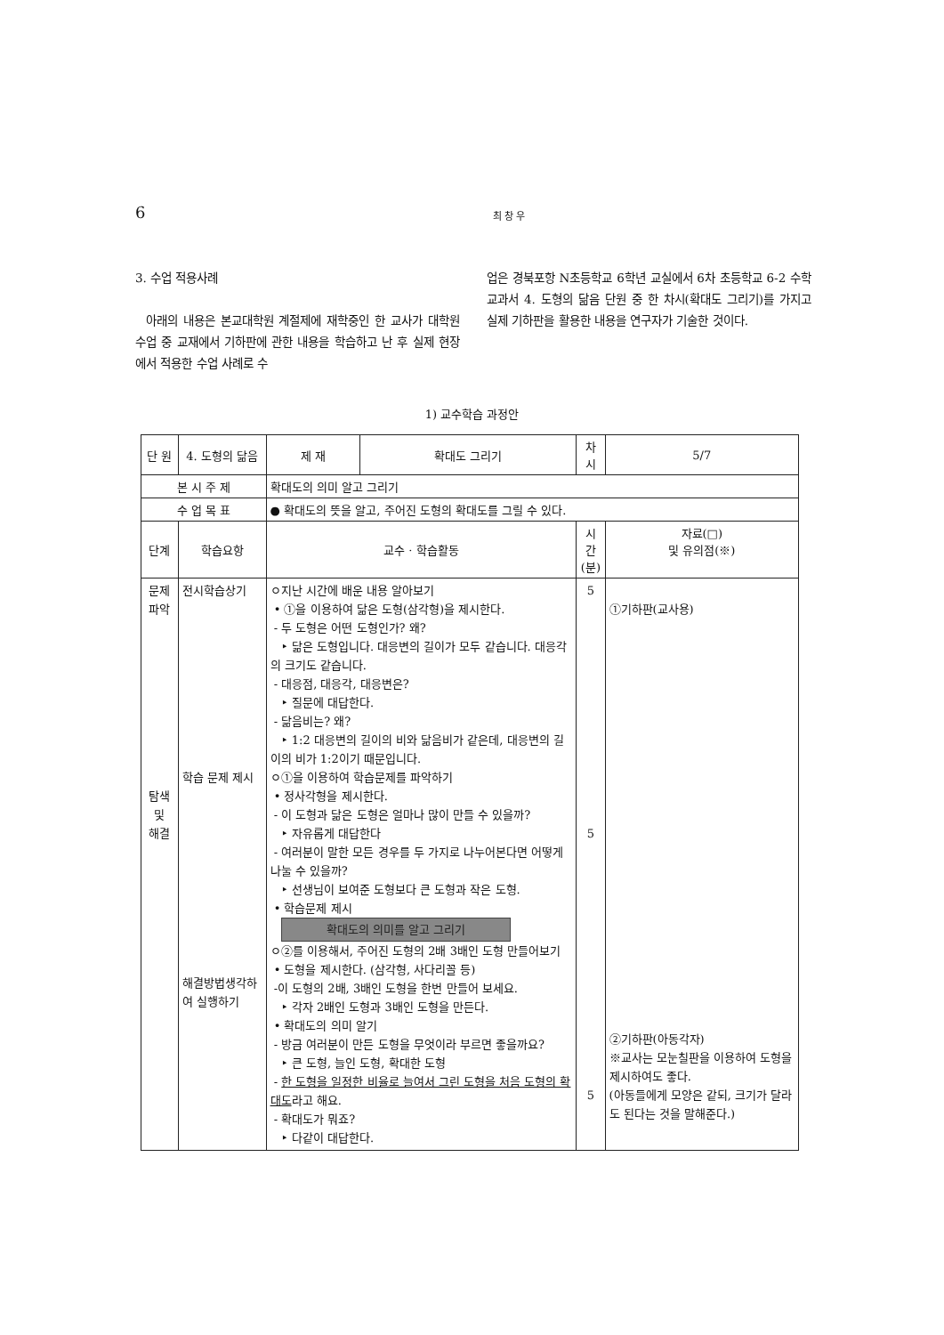6
최 창 우
3. 수업 적용사례
아래의 내용은 본교대학원 계절제에 재학중인 한 교사가 대학원 수업 중 교재에서 기하판에 관한 내용을 학습하고 난 후 실제 현장에서 적용한 수업 사례로 수
업은 경북포항 N초등학교 6학년 교실에서 6차 초등학교 6-2 수학교과서 4. 도형의 닮음 단원 중 한 차시(확대도 그리기)를 가지고 실제 기하판을 활용한 내용을 연구자가 기술한 것이다.
1) 교수학습 과정안
| 단 원 | 4. 도형의 닮음 | | 제 재 | 확대도 그리기 | 차시 | 5/7 |
| 본 시 주 제 | | 확대도의 의미 알고 그리기 | | | | |
| 수 업 목 표 | | ● 확대도의 뜻을 알고, 주어진 도형의 확대도를 그릴 수 있다. | | | | |
| 단계 | 학습요항 | 교수 · 학습활동 | | | 시간 (분) | 자료(□) 및 유의점(※) |
| 문제파악 탐색 및 해결 | 전시학습상기 학습 문제 제시 해결방법생각하여 실행하기 | ㅇ지난 시간에 배운 내용 알아보기 • ①을 이용하여 닮은 도형(삼각형)을 제시한다. - 두 도형은 어떤 도형인가? 왜? ‣ 닮은 도형입니다. 대응변의 길이가 모두 같습니다. 대응각의 크기도 같습니다. - 대응점, 대응각, 대응변은? ‣ 질문에 대답한다. - 닮음비는? 왜? ‣ 1:2 대응변의 길이의 비와 닮음비가 같은데, 대응변의 길이의 비가 1:2이기 때문입니다. ㅇ①을 이용하여 학습문제를 파악하기 • 정사각형을 제시한다. - 이 도형과 닮은 도형은 얼마나 많이 만들 수 있을까? ‣ 자유롭게 대답한다 - 여러분이 말한 모든 경우를 두 가지로 나누어본다면 어떻게 나눌 수 있을까? ‣ 선생님이 보여준 도형보다 큰 도형과 작은 도형. • 학습문제 제시 확대도의 의미를 알고 그리기 ㅇ②를 이용해서, 주어진 도형의 2배 3배인 도형 만들어보기 • 도형을 제시한다. (삼각형, 사다리꼴 등) -이 도형의 2배, 3배인 도형을 한번 만들어 보세요. ‣ 각자 2배인 도형과 3배인 도형을 만든다. • 확대도의 의미 알기 - 방금 여러분이 만든 도형을 무엇이라 부르면 좋을까요? ‣ 큰 도형, 늘인 도형, 확대한 도형 - 한 도형을 일정한 비율로 늘여서 그린 도형을 처음 도형의 확대도 라고 해요. - 확대도가 뭐죠? ‣ 다같이 대답한다. | | | 5 5 5 | ①기하판(교사용) ②기하판(아동각자) ※교사는 모눈칠판을 이용하여 도형을 제시하여도 좋다. (아동들에게 모양은 같되, 크기가 달라도 된다는 것을 말해준다.) |